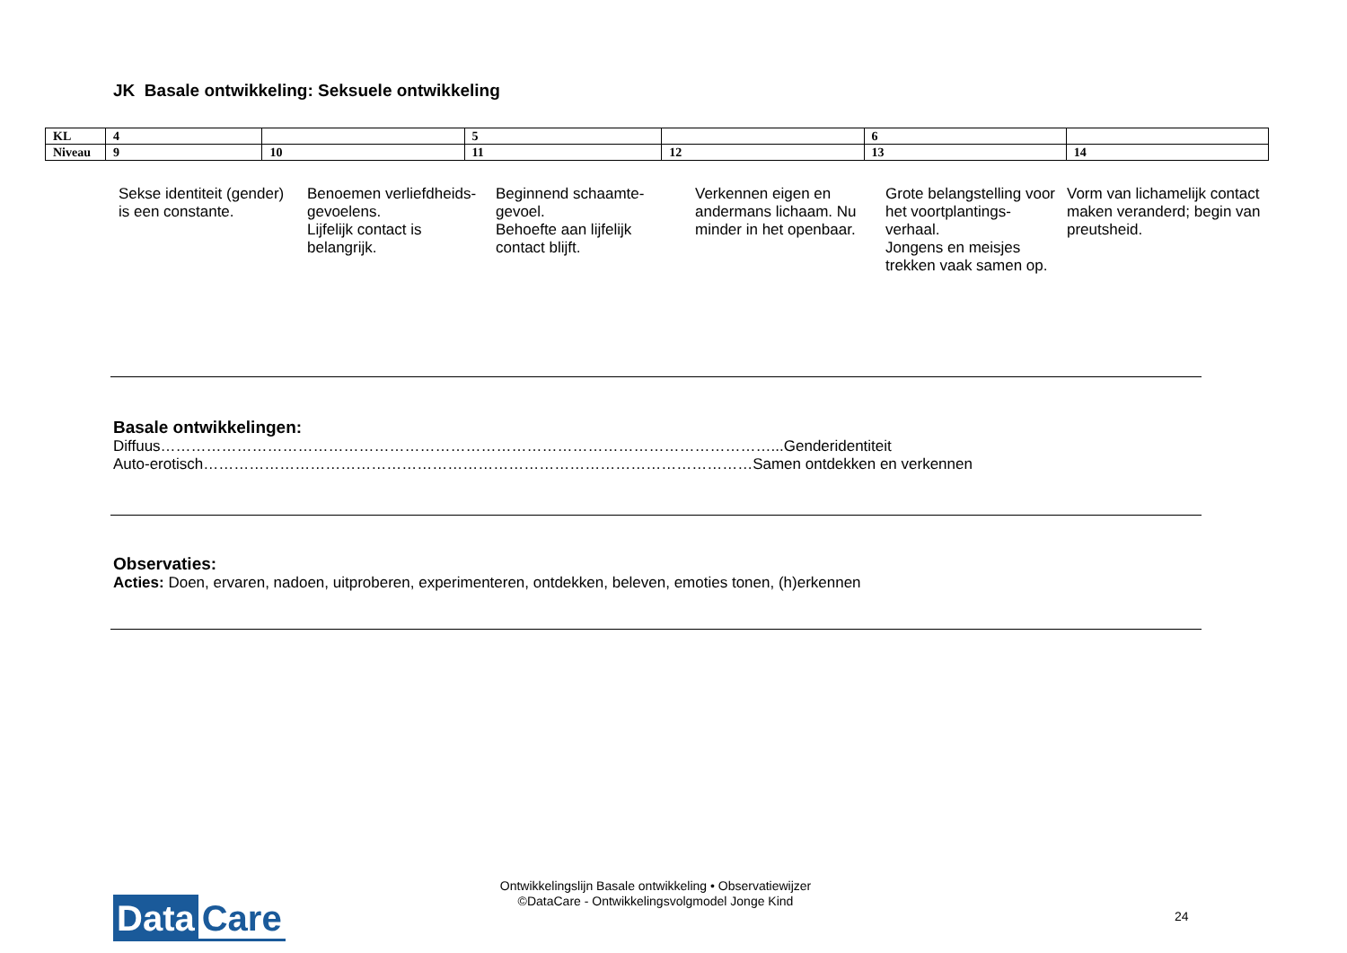JK Basale ontwikkeling: Seksuele ontwikkeling
| KL | 4 | | 5 | | 6 | |
| Niveau | 9 | 10 | 11 | 12 | 13 | 14 |
| Sekse identiteit (gender) is een constante. | Benoemen verliefdheids-gevoelens. Lijfelijk contact is belangrijk. | Beginnend schaamte-gevoel. Behoefte aan lijfelijk contact blijft. | Verkennen eigen en andermans lichaam. Nu minder in het openbaar. | Grote belangstelling voor het voortplantings-verhaal. Jongens en meisjes trekken vaak samen op. | Vorm van lichamelijk contact maken veranderd; begin van preutsheid. |
Basale ontwikkelingen:
Diffuus…………………………………………………………………………………………………………...Genderidentiteit
Auto-erotisch………………………………………………………………………………………………Samen ontdekken en verkennen
Observaties:
Acties: Doen, ervaren, nadoen, uitproberen, experimenteren, ontdekken, beleven, emoties tonen, (h)erkennen
Data Care
Ontwikkelingslijn Basale ontwikkeling • Observatiewijzer
©DataCare - Ontwikkelingsvolgmodel Jonge Kind
24